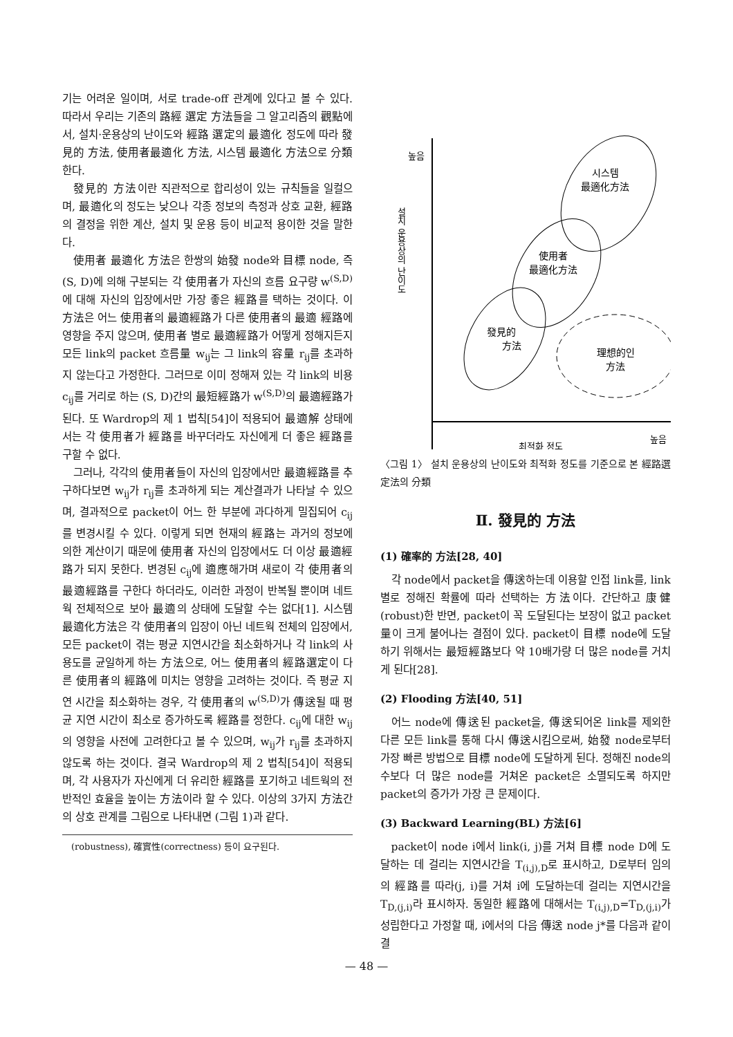기는 어려운 일이며, 서로 trade-off 관계에 있다고 볼 수 있다. 따라서 우리는 기존의 路經 選定 方法들을 그 알고리즘의 觀點에서, 설치·운용상의 난이도와 經路 選定의 最適化 정도에 따라 發見的 方法, 使用者最適化 方法, 시스템 最適化 方法으로 分類한다.
發見的 方法이란 직관적으로 합리성이 있는 규칙들을 일컬으며, 最適化의 정도는 낮으나 각종 정보의 측정과 상호 교환, 經路의 결정을 위한 계산, 설치 및 운용 등이 비교적 용이한 것을 말한다.
使用者 最適化 方法은 한쌍의 始發 node와 目標 node, 즉 (S, D)에 의해 구분되는 각 使用者가 자신의 흐름 요구량 w<sup>(S,D)</sup>에 대해 자신의 입장에서만 가장 좋은 經路를 택하는 것이다. 이 方法은 어느 使用者의 最適經路가 다른 使用者의 最適 經路에 영향을 주지 않으며, 使用者 별로 最適經路가 어떻게 정해지든지 모든 link의 packet 흐름量 w<sub>ij</sub>는 그 link의 容量 r<sub>ij</sub>를 초과하지 않는다고 가정한다. 그러므로 이미 정해져 있는 각 link의 비용 c<sub>ij</sub>를 거리로 하는 (S, D)간의 最短經路가 w<sup>(S,D)</sup>의 最適經路가 된다. 또 Wardrop의 제 1 법칙[54]이 적용되어 最適解 상태에서는 각 使用者가 經路를 바꾸더라도 자신에게 더 좋은 經路를 구할 수 없다.
그러나, 각각의 使用者들이 자신의 입장에서만 最適經路를 추구하다보면 w<sub>ij</sub>가 r<sub>ij</sub>를 초과하게 되는 계산결과가 나타날 수 있으며, 결과적으로 packet이 어느 한 부분에 과다하게 밀집되어 c<sub>ij</sub>를 변경시킬 수 있다. 이렇게 되면 현재의 經路는 과거의 정보에 의한 계산이기 때문에 使用者 자신의 입장에서도 더 이상 最適經路가 되지 못한다. 변경된 c<sub>ij</sub>에 適應해가며 새로이 각 使用者의 最適經路를 구한다 하더라도, 이러한 과정이 반복될 뿐이며 네트웍 전체적으로 보아 最適의 상태에 도달할 수는 없다[1]. 시스템 最適化方法은 각 使用者의 입장이 아닌 네트웍 전체의 입장에서, 모든 packet이 겪는 평균 지연시간을 최소화하거나 각 link의 사용도를 균일하게 하는 方法으로, 어느 使用者의 經路選定이 다른 使用者의 經路에 미치는 영향을 고려하는 것이다. 즉 평균 지연 시간을 최소화하는 경우, 각 使用者의 w<sup>(S,D)</sup>가 傳送될 때 평균 지연 시간이 최소로 증가하도록 經路를 정한다. c<sub>ij</sub>에 대한 w<sub>ij</sub>의 영향을 사전에 고려한다고 볼 수 있으며, w<sub>ij</sub>가 r<sub>ij</sub>를 초과하지 않도록 하는 것이다. 결국 Wardrop의 제 2 법칙[54]이 적용되며, 각 사용자가 자신에게 더 유리한 經路를 포기하고 네트웍의 전반적인 효율을 높이는 方法이라 할 수 있다. 이상의 3가지 方法간의 상호 관계를 그림으로 나타내면 (그림 1)과 같다.
(robustness), 確實性(correctness) 등이 요구된다.
시스템
最適化方法
使用者
最適化方法
發見的
方法
理想的인
方法
높음
설치 운용상의 난이도
최적화 정도
높음
〈그림 1〉 설치 운용상의 난이도와 최적화 정도를 기준으로 본 經路選定法의 分類
Ⅱ. 發見的 方法
(1) 確率的 方法[28, 40]
각 node에서 packet을 傳送하는데 이용할 인접 link를, link별로 정해진 확률에 따라 선택하는 方法이다. 간단하고 康健(robust)한 반면, packet이 꼭 도달된다는 보장이 없고 packet量이 크게 불어나는 결점이 있다. packet이 目標 node에 도달하기 위해서는 最短經路보다 약 10배가량 더 많은 node를 거치게 된다[28].
(2) Flooding 方法[40, 51]
어느 node에 傳送된 packet을, 傳送되어온 link를 제외한 다른 모든 link를 통해 다시 傳送시킴으로써, 始發 node로부터 가장 빠른 방법으로 目標 node에 도달하게 된다. 정해진 node의 수보다 더 많은 node를 거쳐온 packet은 소멸되도록 하지만 packet의 증가가 가장 큰 문제이다.
(3) Backward Learning(BL) 方法[6]
packet이 node i에서 link(i, j)를 거쳐 目標 node D에 도달하는 데 걸리는 지연시간을 T<sub>(i,j),D</sub>로 표시하고, D로부터 임의의 經路를 따라(j, i)를 거쳐 i에 도달하는데 걸리는 지연시간을 T<sub>D,(j,i)</sub>라 표시하자. 동일한 經路에 대해서는 T<sub>(i,j),D</sub>=T<sub>D,(j,i)</sub>가 성립한다고 가정할 때, i에서의 다음 傳送 node j*를 다음과 같이 결
— 48 —